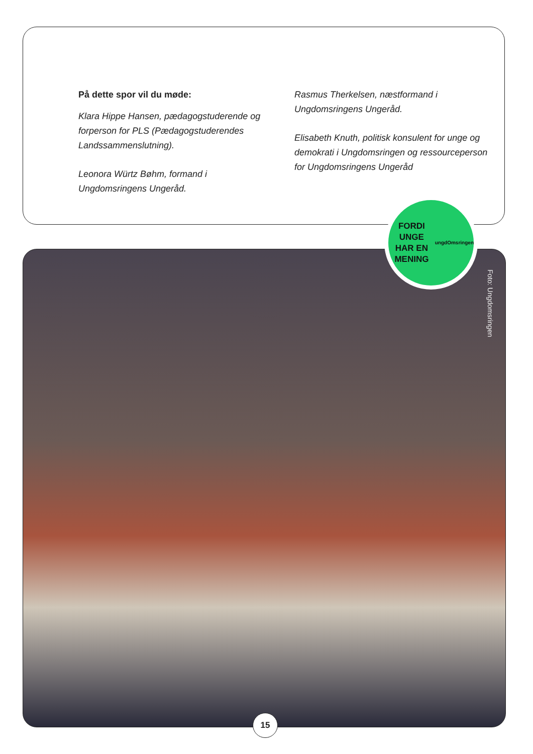På dette spor vil du møde:
Klara Hippe Hansen, pædagogstuderende og forperson for PLS (Pædagogstuderendes Landssammenslutning).
Leonora Würtz Bøhm, formand i Ungdomsringens Ungeråd.
Rasmus Therkelsen, næstformand i Ungdomsringens Ungeråd.
Elisabeth Knuth, politisk konsulent for unge og demokrati i Ungdomsringen og ressourceper­son for Ungdomsringens Ungeråd
Foto: Ungdomsringen
FORDI UNGE
HAR EN MENING
ungdOmsringen
15